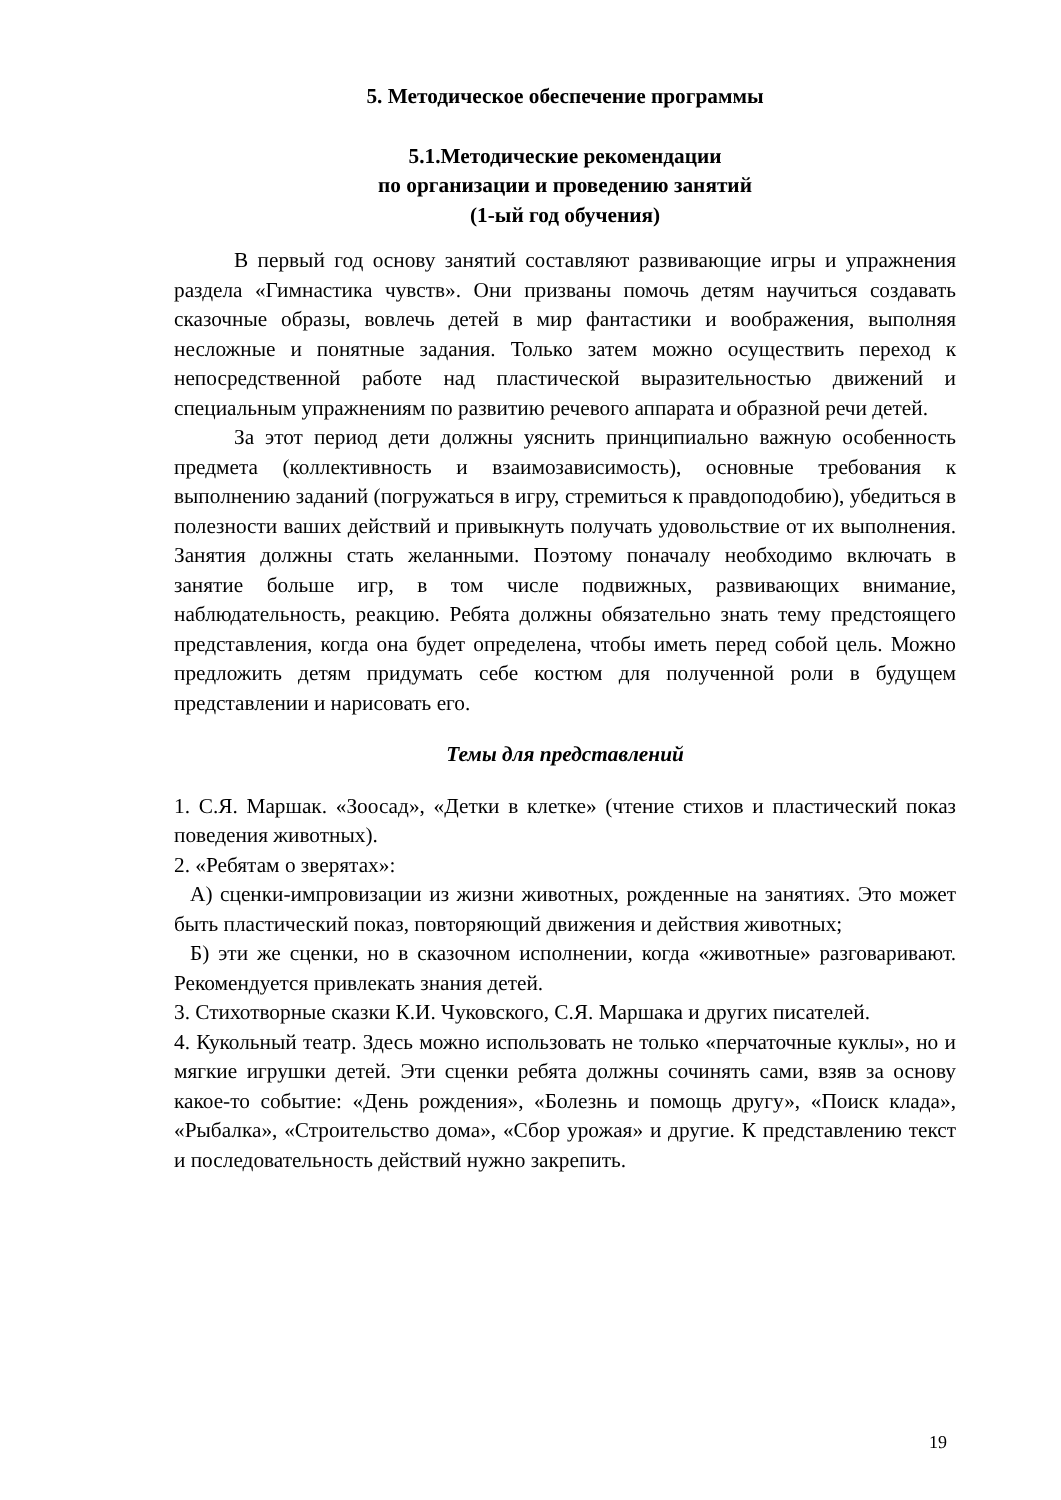5. Методическое обеспечение программы
5.1.Методические рекомендации
по организации и проведению занятий
(1-ый год обучения)
В первый год основу занятий составляют развивающие игры и упражнения раздела «Гимнастика чувств». Они призваны помочь детям научиться создавать сказочные образы, вовлечь детей в мир фантастики и воображения, выполняя несложные и понятные задания. Только затем можно осуществить переход к непосредственной работе над пластической выразительностью движений и специальным упражнениям по развитию речевого аппарата и образной речи детей.
За этот период дети должны уяснить принципиально важную особенность предмета (коллективность и взаимозависимость), основные требования к выполнению заданий (погружаться в игру, стремиться к правдоподобию), убедиться в полезности ваших действий и привыкнуть получать удовольствие от их выполнения. Занятия должны стать желанными. Поэтому поначалу необходимо включать в занятие больше игр, в том числе подвижных, развивающих внимание, наблюдательность, реакцию. Ребята должны обязательно знать тему предстоящего представления, когда она будет определена, чтобы иметь перед собой цель. Можно предложить детям придумать себе костюм для полученной роли в будущем представлении и нарисовать его.
Темы для представлений
1. С.Я. Маршак. «Зоосад», «Детки в клетке» (чтение стихов и пластический показ поведения животных).
2. «Ребятам о зверятах»:
А) сценки-импровизации из жизни животных, рожденные на занятиях. Это может быть пластический показ, повторяющий движения и действия животных;
Б) эти же сценки, но в сказочном исполнении, когда «животные» разговаривают. Рекомендуется привлекать знания детей.
3. Стихотворные сказки К.И. Чуковского, С.Я. Маршака и других писателей.
4. Кукольный театр. Здесь можно использовать не только «перчаточные куклы», но и мягкие игрушки детей. Эти сценки ребята должны сочинять сами, взяв за основу какое-то событие: «День рождения», «Болезнь и помощь другу», «Поиск клада», «Рыбалка», «Строительство дома», «Сбор урожая» и другие. К представлению текст и последовательность действий нужно закрепить.
19